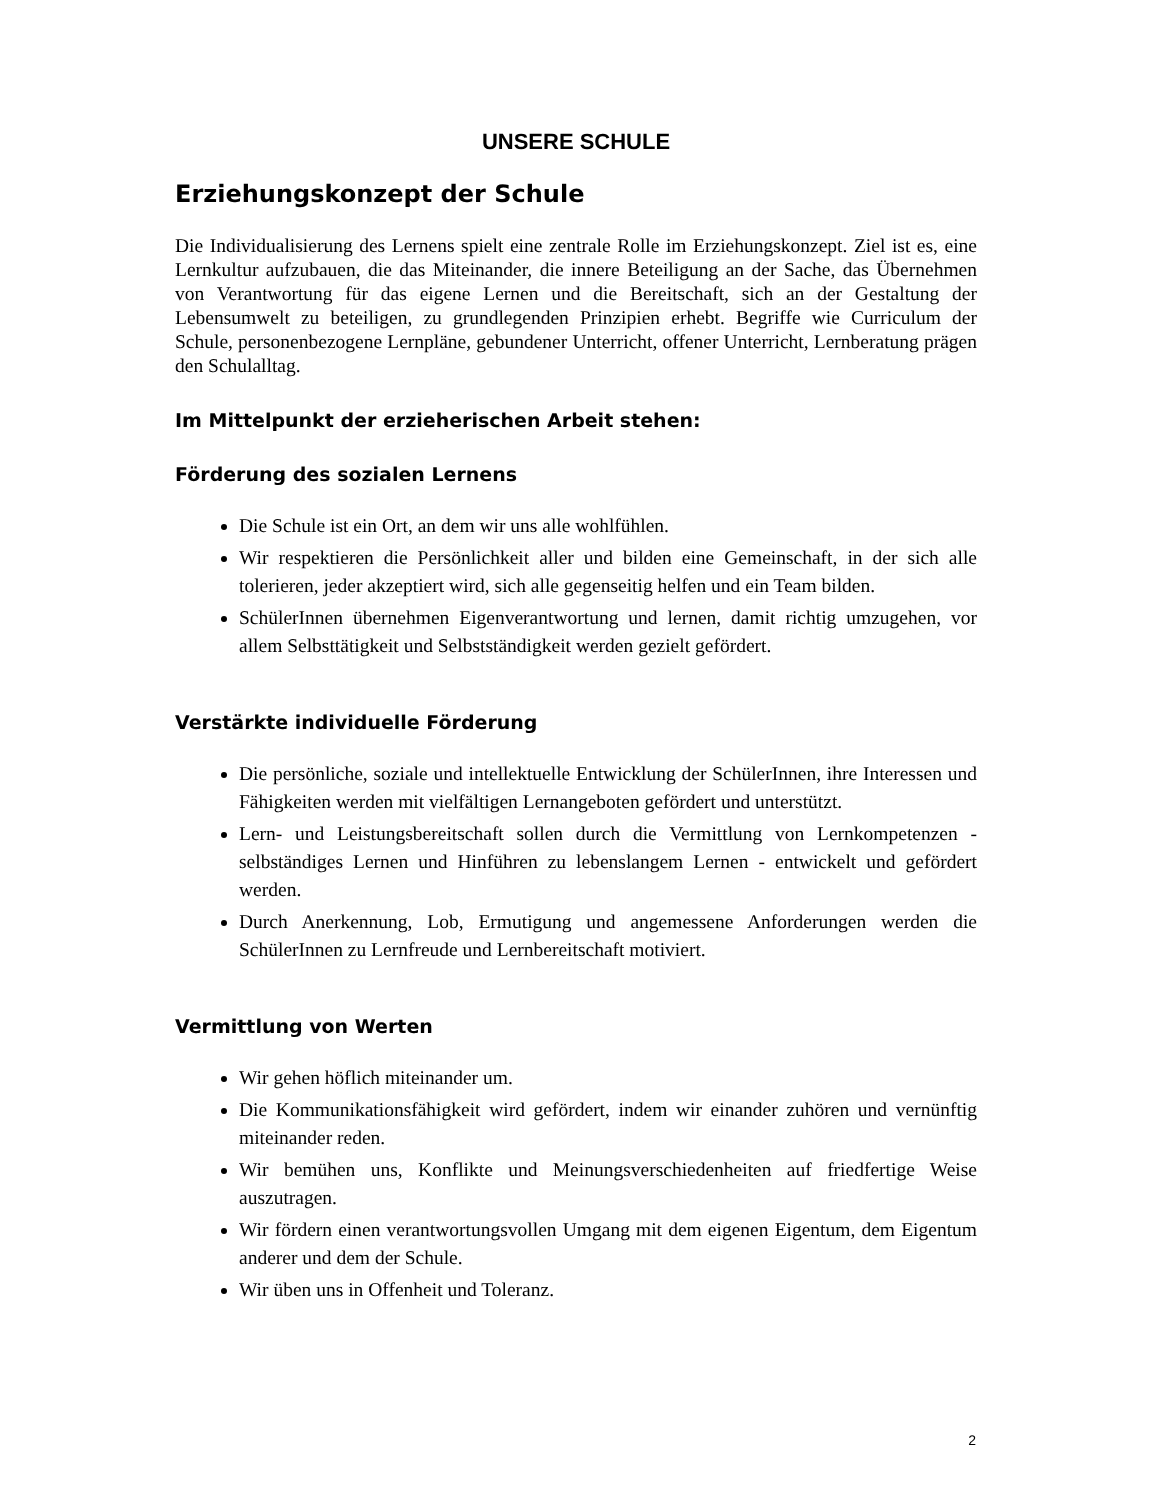UNSERE SCHULE
Erziehungskonzept der Schule
Die Individualisierung des Lernens spielt eine zentrale Rolle im Erziehungskonzept. Ziel ist es, eine Lernkultur aufzubauen, die das Miteinander, die innere Beteiligung an der Sache, das Übernehmen von Verantwortung für das eigene Lernen und die Bereitschaft, sich an der Gestaltung der Lebensumwelt zu beteiligen, zu grundlegenden Prinzipien erhebt. Begriffe wie Curriculum der Schule, personenbezogene Lernpläne, gebundener Unterricht, offener Unterricht, Lernberatung prägen den Schulalltag.
Im Mittelpunkt der erzieherischen Arbeit stehen:
Förderung des sozialen Lernens
Die Schule ist ein Ort, an dem wir uns alle wohlfühlen.
Wir respektieren die Persönlichkeit aller und bilden eine Gemeinschaft, in der sich alle tolerieren, jeder akzeptiert wird, sich alle gegenseitig helfen und ein Team bilden.
SchülerInnen übernehmen Eigenverantwortung und lernen, damit richtig umzugehen, vor allem Selbsttätigkeit und Selbstständigkeit werden gezielt gefördert.
Verstärkte individuelle Förderung
Die persönliche, soziale und intellektuelle Entwicklung der SchülerInnen, ihre Interessen und Fähigkeiten werden mit vielfältigen Lernangeboten gefördert und unterstützt.
Lern- und Leistungsbereitschaft sollen durch die Vermittlung von Lernkompetenzen - selbständiges Lernen und Hinführen zu lebenslangem Lernen - entwickelt und gefördert werden.
Durch Anerkennung, Lob, Ermutigung und angemessene Anforderungen werden die SchülerInnen zu Lernfreude und Lernbereitschaft motiviert.
Vermittlung von Werten
Wir gehen höflich miteinander um.
Die Kommunikationsfähigkeit wird gefördert, indem wir einander zuhören und vernünftig miteinander reden.
Wir bemühen uns, Konflikte und Meinungsverschiedenheiten auf friedfertige Weise auszutragen.
Wir fördern einen verantwortungsvollen Umgang mit dem eigenen Eigentum, dem Eigentum anderer und dem der Schule.
Wir üben uns in Offenheit und Toleranz.
2